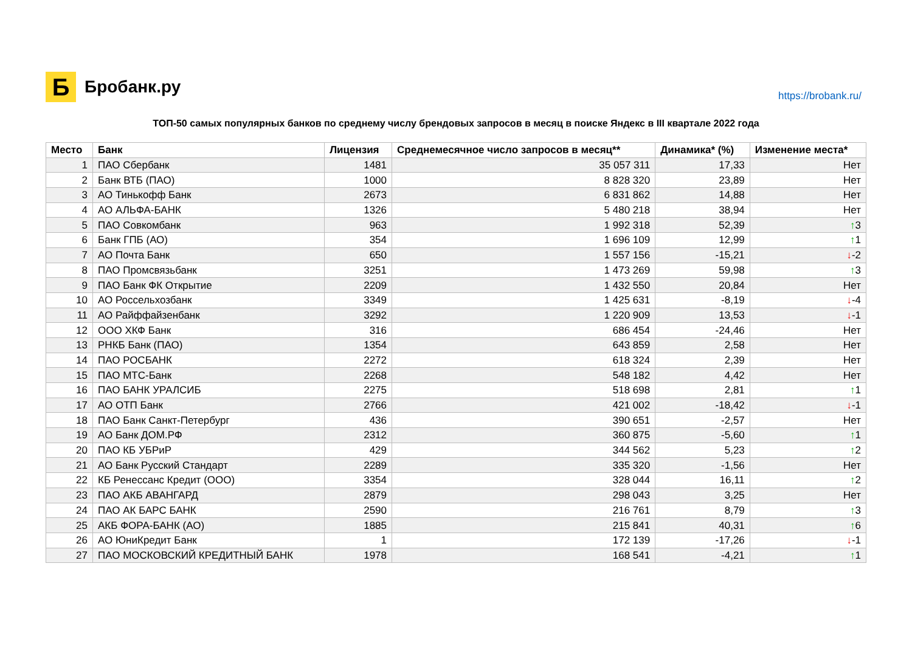Б
Бробанк.ру
https://brobank.ru/
ТОП-50 самых популярных банков по среднему числу брендовых запросов в месяц в поиске Яндекс в III квартале 2022 года
| Место | Банк | Лицензия | Среднемесячное число запросов в месяц** | Динамика* (%) | Изменение места* |
| --- | --- | --- | --- | --- | --- |
| 1 | ПАО Сбербанк | 1481 | 35 057 311 | 17,33 | Нет |
| 2 | Банк ВТБ (ПАО) | 1000 | 8 828 320 | 23,89 | Нет |
| 3 | АО Тинькофф Банк | 2673 | 6 831 862 | 14,88 | Нет |
| 4 | АО АЛЬФА-БАНК | 1326 | 5 480 218 | 38,94 | Нет |
| 5 | ПАО Совкомбанк | 963 | 1 992 318 | 52,39 | ↑ 3 |
| 6 | Банк ГПБ (АО) | 354 | 1 696 109 | 12,99 | ↑ 1 |
| 7 | АО Почта Банк | 650 | 1 557 156 | -15,21 | ↓ -2 |
| 8 | ПАО Промсвязьбанк | 3251 | 1 473 269 | 59,98 | ↑ 3 |
| 9 | ПАО Банк ФК Открытие | 2209 | 1 432 550 | 20,84 | Нет |
| 10 | АО Россельхозбанк | 3349 | 1 425 631 | -8,19 | ↓ -4 |
| 11 | АО Райффайзенбанк | 3292 | 1 220 909 | 13,53 | ↓ -1 |
| 12 | ООО ХКФ Банк | 316 | 686 454 | -24,46 | Нет |
| 13 | РНКБ Банк (ПАО) | 1354 | 643 859 | 2,58 | Нет |
| 14 | ПАО РОСБАНК | 2272 | 618 324 | 2,39 | Нет |
| 15 | ПАО МТС-Банк | 2268 | 548 182 | 4,42 | Нет |
| 16 | ПАО БАНК УРАЛСИБ | 2275 | 518 698 | 2,81 | ↑ 1 |
| 17 | АО ОТП Банк | 2766 | 421 002 | -18,42 | ↓ -1 |
| 18 | ПАО Банк Санкт-Петербург | 436 | 390 651 | -2,57 | Нет |
| 19 | АО Банк ДОМ.РФ | 2312 | 360 875 | -5,60 | ↑ 1 |
| 20 | ПАО КБ УБРиР | 429 | 344 562 | 5,23 | ↑ 2 |
| 21 | АО Банк Русский Стандарт | 2289 | 335 320 | -1,56 | Нет |
| 22 | КБ Ренессанс Кредит (ООО) | 3354 | 328 044 | 16,11 | ↑ 2 |
| 23 | ПАО АКБ АВАНГАРД | 2879 | 298 043 | 3,25 | Нет |
| 24 | ПАО АК БАРС БАНК | 2590 | 216 761 | 8,79 | ↑ 3 |
| 25 | АКБ ФОРА-БАНК (АО) | 1885 | 215 841 | 40,31 | ↑ 6 |
| 26 | АО ЮниКредит Банк | 1 | 172 139 | -17,26 | ↓ -1 |
| 27 | ПАО МОСКОВСКИЙ КРЕДИТНЫЙ БАНК | 1978 | 168 541 | -4,21 | ↑ 1 |